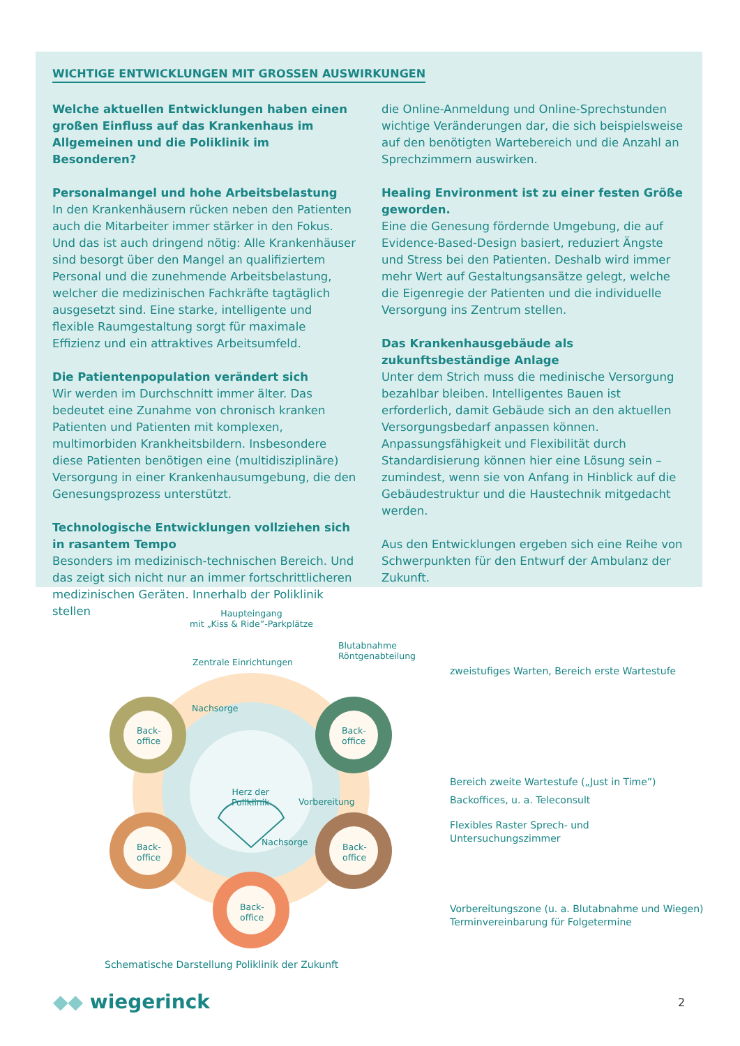WICHTIGE ENTWICKLUNGEN MIT GROSSEN AUSWIRKUNGEN
Welche aktuellen Entwicklungen haben einen großen Einfluss auf das Krankenhaus im Allgemeinen und die Poliklinik im Besonderen?
Personalmangel und hohe Arbeitsbelastung
In den Krankenhäusern rücken neben den Patienten auch die Mitarbeiter immer stärker in den Fokus. Und das ist auch dringend nötig: Alle Krankenhäuser sind besorgt über den Mangel an qualifiziertem Personal und die zunehmende Arbeitsbelastung, welcher die medizinischen Fachkräfte tagtäglich ausgesetzt sind. Eine starke, intelligente und flexible Raumgestaltung sorgt für maximale Effizienz und ein attraktives Arbeitsumfeld.
Die Patientenpopulation verändert sich
Wir werden im Durchschnitt immer älter. Das bedeutet eine Zunahme von chronisch kranken Patienten und Patienten mit komplexen, multimorbiden Krankheitsbildern. Insbesondere diese Patienten benötigen eine (multidisziplinäre) Versorgung in einer Krankenhausumgebung, die den Genesungsprozess unterstützt.
Technologische Entwicklungen vollziehen sich in rasantem Tempo
Besonders im medizinisch-technischen Bereich. Und das zeigt sich nicht nur an immer fortschrittlicheren medizinischen Geräten. Innerhalb der Poliklinik stellen
die Online-Anmeldung und Online-Sprechstunden wichtige Veränderungen dar, die sich beispielsweise auf den benötigten Wartebereich und die Anzahl an Sprechzimmern auswirken.
Healing Environment ist zu einer festen Größe geworden.
Eine die Genesung fördernde Umgebung, die auf Evidence-Based-Design basiert, reduziert Ängste und Stress bei den Patienten. Deshalb wird immer mehr Wert auf Gestaltungsansätze gelegt, welche die Eigenregie der Patienten und die individuelle Versorgung ins Zentrum stellen.
Das Krankenhausgebäude als zukunftsbeständige Anlage
Unter dem Strich muss die medinische Versorgung bezahlbar bleiben. Intelligentes Bauen ist erforderlich, damit Gebäude sich an den aktuellen Versorgungsbedarf anpassen können. Anpassungsfähigkeit und Flexibilität durch Standardisierung können hier eine Lösung sein – zumindest, wenn sie von Anfang in Hinblick auf die Gebäudestruktur und die Haustechnik mitgedacht werden.
Aus den Entwicklungen ergeben sich eine Reihe von Schwerpunkten für den Entwurf der Ambulanz der Zukunft.
Haupteingang
mit „Kiss & Ride”-Parkplätze
Blutabnahme
Röntgenabteilung
Zentrale Einrichtungen
Nachsorge
Back-
office
Back-
office
Herz der
Poliklinik
Vorbereitung
Back-
office
Nachsorge
Back-
office
Back-
office
zweistufiges Warten, Bereich erste Wartestufe
Bereich zweite Wartestufe („Just in Time”)
Backoffices, u. a. Teleconsult
Flexibles Raster Sprech- und
Untersuchungszimmer
Vorbereitungszone (u. a. Blutabnahme und Wiegen)
Terminvereinbarung für Folgetermine
Schematische Darstellung Poliklinik der Zukunft
◆◆ wiegerinck 2